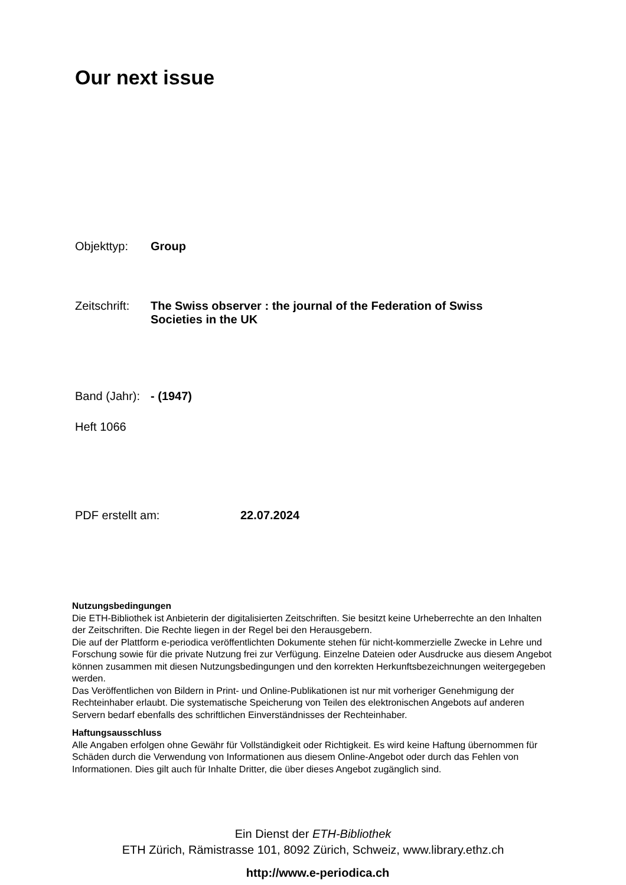Our next issue
Objekttyp: Group
Zeitschrift: The Swiss observer : the journal of the Federation of Swiss Societies in the UK
Band (Jahr): - (1947)
Heft 1066
PDF erstellt am: 22.07.2024
Nutzungsbedingungen
Die ETH-Bibliothek ist Anbieterin der digitalisierten Zeitschriften. Sie besitzt keine Urheberrechte an den Inhalten der Zeitschriften. Die Rechte liegen in der Regel bei den Herausgebern.
Die auf der Plattform e-periodica veröffentlichten Dokumente stehen für nicht-kommerzielle Zwecke in Lehre und Forschung sowie für die private Nutzung frei zur Verfügung. Einzelne Dateien oder Ausdrucke aus diesem Angebot können zusammen mit diesen Nutzungsbedingungen und den korrekten Herkunftsbezeichnungen weitergegeben werden.
Das Veröffentlichen von Bildern in Print- und Online-Publikationen ist nur mit vorheriger Genehmigung der Rechteinhaber erlaubt. Die systematische Speicherung von Teilen des elektronischen Angebots auf anderen Servern bedarf ebenfalls des schriftlichen Einverständnisses der Rechteinhaber.
Haftungsausschluss
Alle Angaben erfolgen ohne Gewähr für Vollständigkeit oder Richtigkeit. Es wird keine Haftung übernommen für Schäden durch die Verwendung von Informationen aus diesem Online-Angebot oder durch das Fehlen von Informationen. Dies gilt auch für Inhalte Dritter, die über dieses Angebot zugänglich sind.
Ein Dienst der ETH-Bibliothek
ETH Zürich, Rämistrasse 101, 8092 Zürich, Schweiz, www.library.ethz.ch
http://www.e-periodica.ch